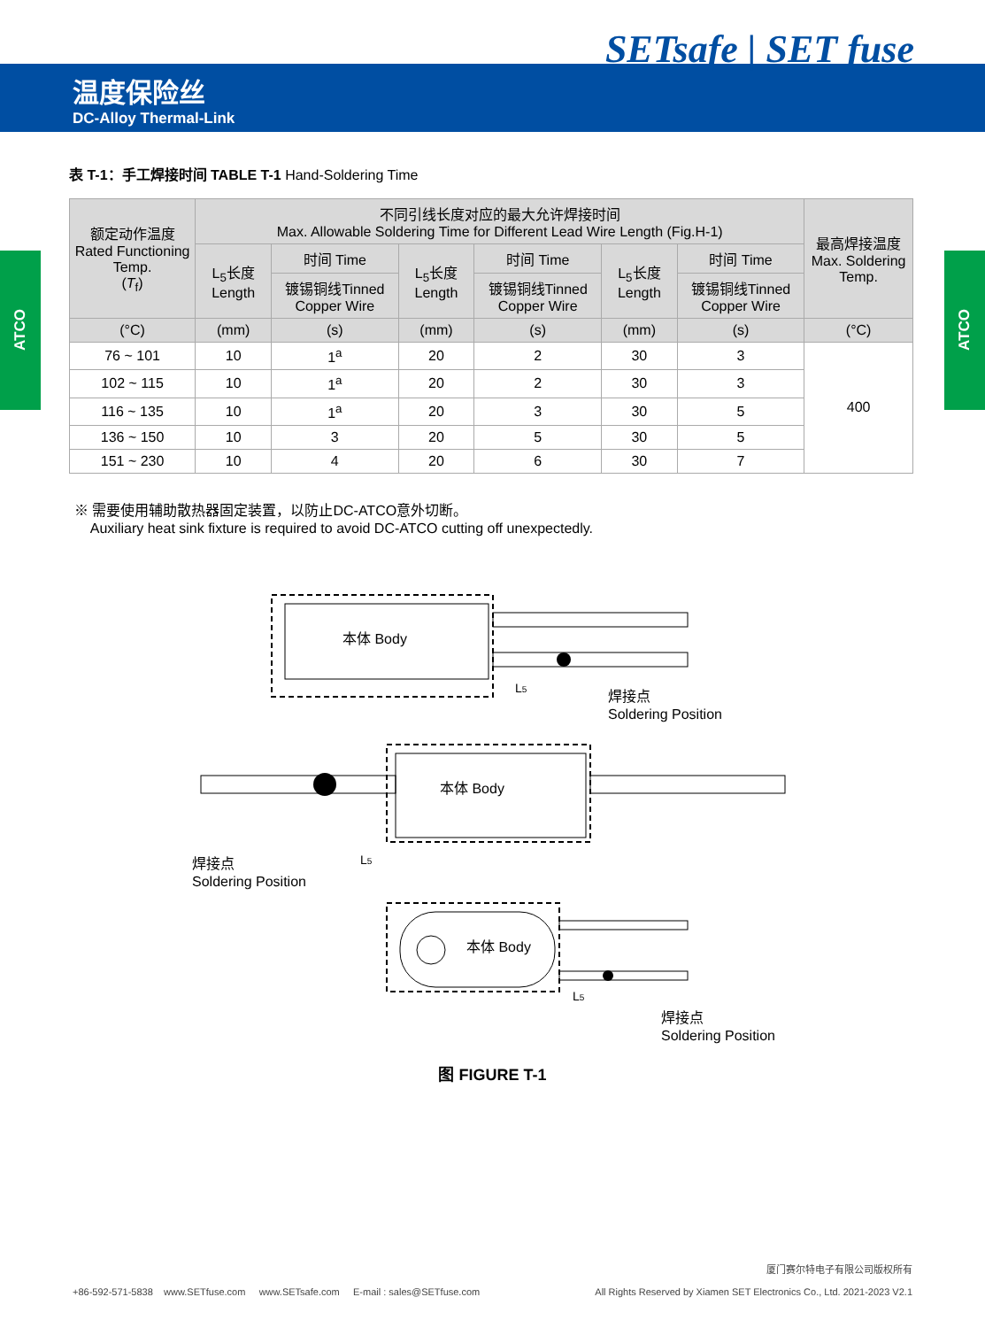SETsafe | SET fuse
温度保险丝
DC-Alloy Thermal-Link
ATCO
ATCO
表 T-1：手工焊接时间 TABLE T-1 Hand-Soldering Time
| 额定动作温度 Rated Functioning Temp. ( T<sub>f</sub>) | 不同引线长度对应的最大允许焊接时间 Max. Allowable Soldering Time for Different Lead Wire Length (Fig.H-1) | | | | | | 最高焊接温度 Max. Soldering Temp. |
| --- | --- | --- | --- | --- | --- | --- | --- |
| | L<sub>5</sub>长度 Length | 时间 Time | L<sub>5</sub>长度 Length | 时间 Time | L<sub>5</sub>长度 Length | 时间 Time | |
| | | 镀锡铜线Tinned Copper Wire | | 镀锡铜线Tinned Copper Wire | | 镀锡铜线Tinned Copper Wire | |
| (°C) | (mm) | (s) | (mm) | (s) | (mm) | (s) | (°C) |
| 76 ~ 101 | 10 | 1<sup>a</sup> | 20 | 2 | 30 | 3 | 400 |
| 102 ~ 115 | 10 | 1<sup>a</sup> | 20 | 2 | 30 | 3 | |
| 116 ~ 135 | 10 | 1<sup>a</sup> | 20 | 3 | 30 | 5 | |
| 136 ~ 150 | 10 | 3 | 20 | 5 | 30 | 5 | |
| 151 ~ 230 | 10 | 4 | 20 | 6 | 30 | 7 | |
※ 需要使用辅助散热器固定装置，以防止DC-ATCO意外切断。
Auxiliary heat sink fixture is required to avoid DC-ATCO cutting off unexpectedly.
本体 Body
L5
焊接点
Soldering Position
本体 Body
L5
焊接点
Soldering Position
本体 Body
L5
焊接点
Soldering Position
图 FIGURE T-1
+86-592-571-5838 www.SETfuse.com www.SETsafe.com E-mail : sales@SETfuse.com
厦门赛尔特电子有限公司版权所有
All Rights Reserved by Xiamen SET Electronics Co., Ltd. 2021-2023 V2.1